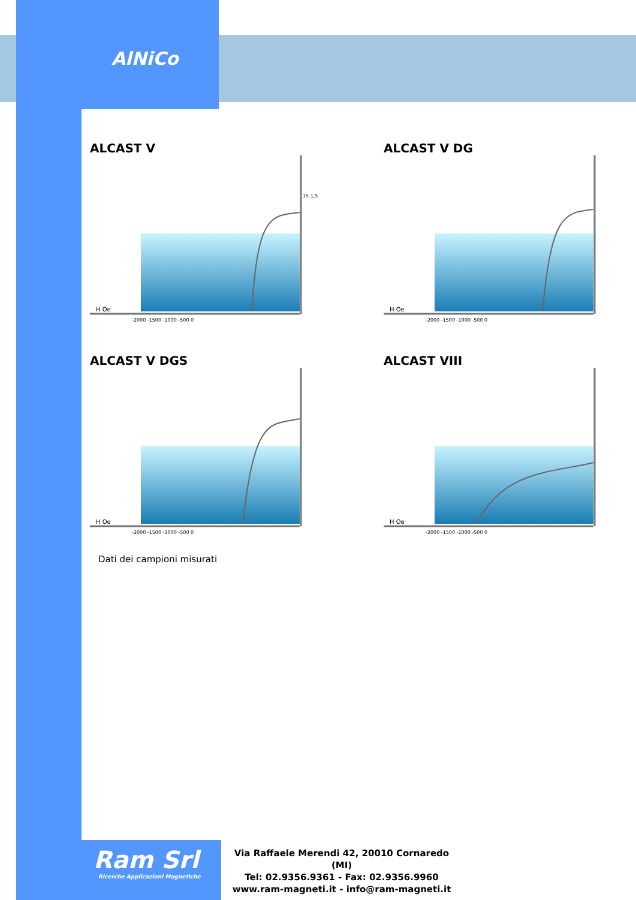AlNiCo
ALCAST V
H Oe
-2000 -1500 -1000 -500 0
15 1,5
ALCAST V DG
H Oe
-2000 -1500 -1000 -500 0
ALCAST V DGS
H Oe
-2000 -1500 -1000 -500 0
ALCAST VIII
H Oe
-2000 -1500 -1000 -500 0
Dati dei campioni misurati
Ram Srl
Ricerche Applicazioni Magnetiche
Via Raffaele Merendi 42, 20010 Cornaredo (MI)
Tel: 02.9356.9361 - Fax: 02.9356.9960
www.ram-magneti.it - info@ram-magneti.it